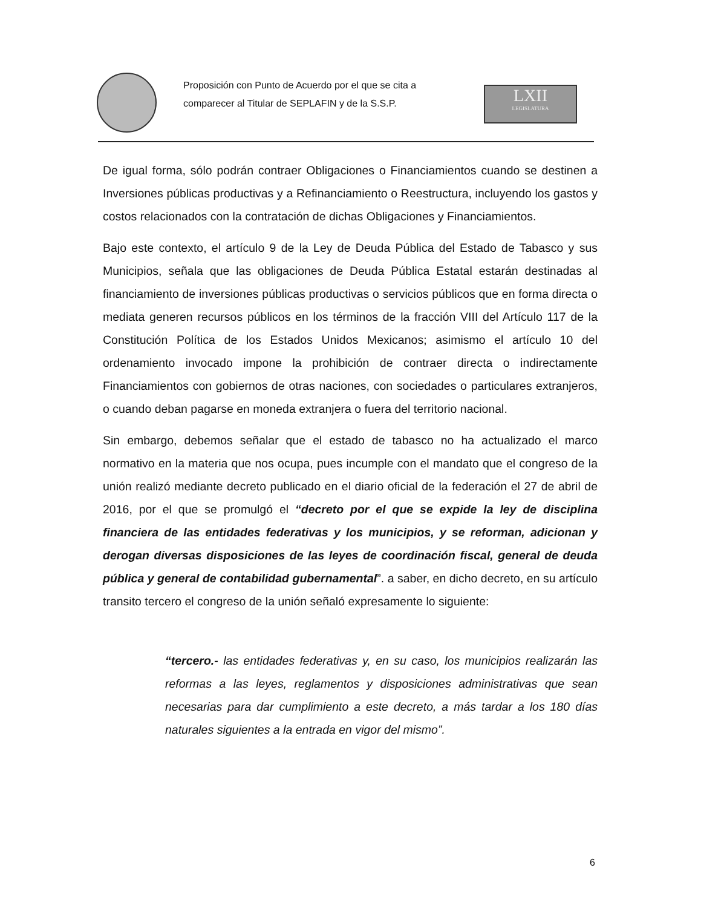Proposición con Punto de Acuerdo por el que se cita a
comparecer al Titular de SEPLAFIN y de la S.S.P.
LXII
LEGISLATURA
De igual forma, sólo podrán contraer Obligaciones o Financiamientos cuando se destinen a Inversiones públicas productivas y a Refinanciamiento o Reestructura, incluyendo los gastos y costos relacionados con la contratación de dichas Obligaciones y Financiamientos.
Bajo este contexto, el artículo 9 de la Ley de Deuda Pública del Estado de Tabasco y sus Municipios, señala que las obligaciones de Deuda Pública Estatal estarán destinadas al financiamiento de inversiones públicas productivas o servicios públicos que en forma directa o mediata generen recursos públicos en los términos de la fracción VIII del Artículo 117 de la Constitución Política de los Estados Unidos Mexicanos; asimismo el artículo 10 del ordenamiento invocado impone la prohibición de contraer directa o indirectamente Financiamientos con gobiernos de otras naciones, con sociedades o particulares extranjeros, o cuando deban pagarse en moneda extranjera o fuera del territorio nacional.
Sin embargo, debemos señalar que el estado de tabasco no ha actualizado el marco normativo en la materia que nos ocupa, pues incumple con el mandato que el congreso de la unión realizó mediante decreto publicado en el diario oficial de la federación el 27 de abril de 2016, por el que se promulgó el “decreto por el que se expide la ley de disciplina financiera de las entidades federativas y los municipios, y se reforman, adicionan y derogan diversas disposiciones de las leyes de coordinación fiscal, general de deuda pública y general de contabilidad gubernamental”. a saber, en dicho decreto, en su artículo transito tercero el congreso de la unión señaló expresamente lo siguiente:
“tercero.- las entidades federativas y, en su caso, los municipios realizarán las reformas a las leyes, reglamentos y disposiciones administrativas que sean necesarias para dar cumplimiento a este decreto, a más tardar a los 180 días naturales siguientes a la entrada en vigor del mismo”.
6